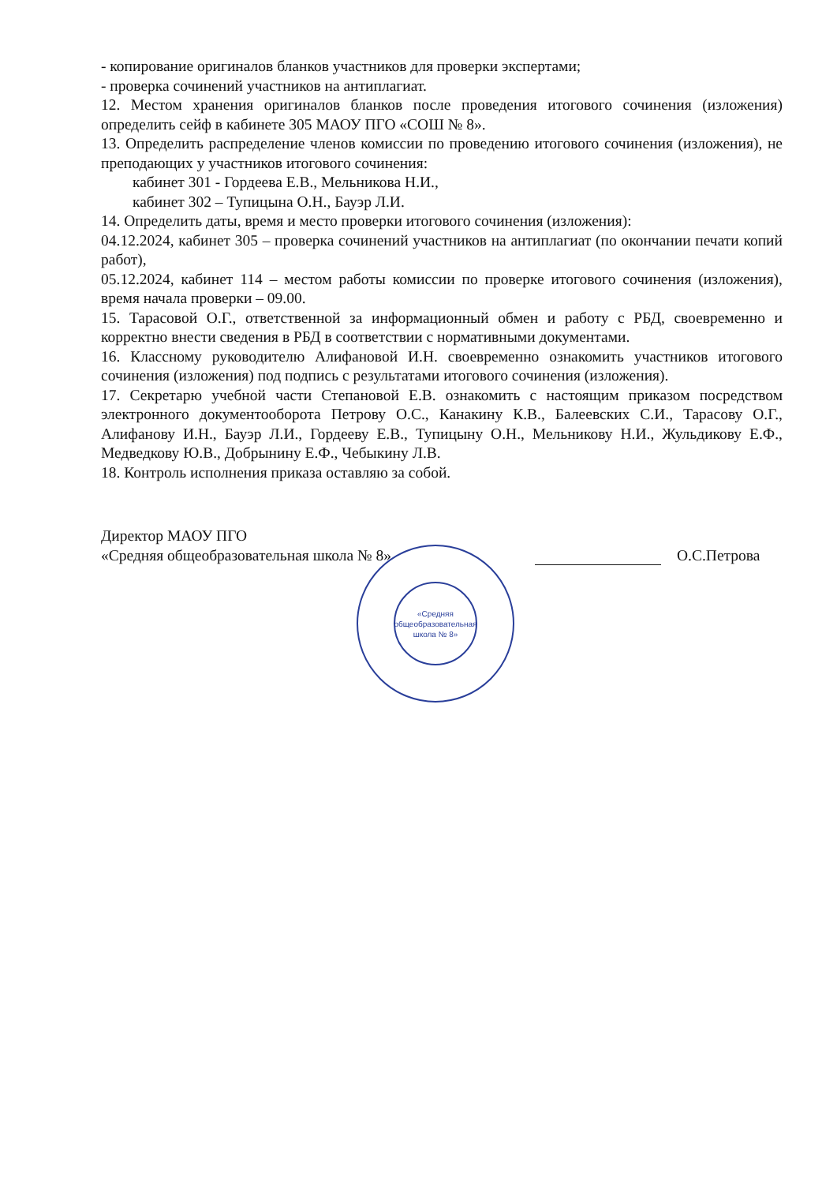- копирование оригиналов бланков участников для проверки экспертами;
- проверка сочинений участников на антиплагиат.
12. Местом хранения оригиналов бланков после проведения итогового сочинения (изложения) определить сейф в кабинете 305 МАОУ ПГО «СОШ № 8».
13. Определить распределение членов комиссии по проведению итогового сочинения (изложения), не преподающих у участников итогового сочинения:
кабинет 301 - Гордеева Е.В., Мельникова Н.И.,
кабинет 302 – Тупицына О.Н., Бауэр Л.И.
14. Определить даты, время и место проверки итогового сочинения (изложения):
04.12.2024, кабинет 305 – проверка сочинений участников на антиплагиат (по окончании печати копий работ),
05.12.2024, кабинет 114 – местом работы комиссии по проверке итогового сочинения (изложения), время начала проверки – 09.00.
15. Тарасовой О.Г., ответственной за информационный обмен и работу с РБД, своевременно и корректно внести сведения в РБД в соответствии с нормативными документами.
16. Классному руководителю Алифановой И.Н. своевременно ознакомить участников итогового сочинения (изложения) под подпись с результатами итогового сочинения (изложения).
17. Секретарю учебной части Степановой Е.В. ознакомить с настоящим приказом посредством электронного документооборота Петрову О.С., Канакину К.В., Балеевских С.И., Тарасову О.Г., Алифанову И.Н., Бауэр Л.И., Гордееву Е.В., Тупицыну О.Н., Мельникову Н.И., Жульдикову Е.Ф., Медведкову Ю.В., Добрынину Е.Ф., Чебыкину Л.В.
18. Контроль исполнения приказа оставляю за собой.
Директор МАОУ ПГО
«Средняя общеобразовательная школа № 8»
О.С.Петрова
«Средняя общеобразовательная школа № 8»